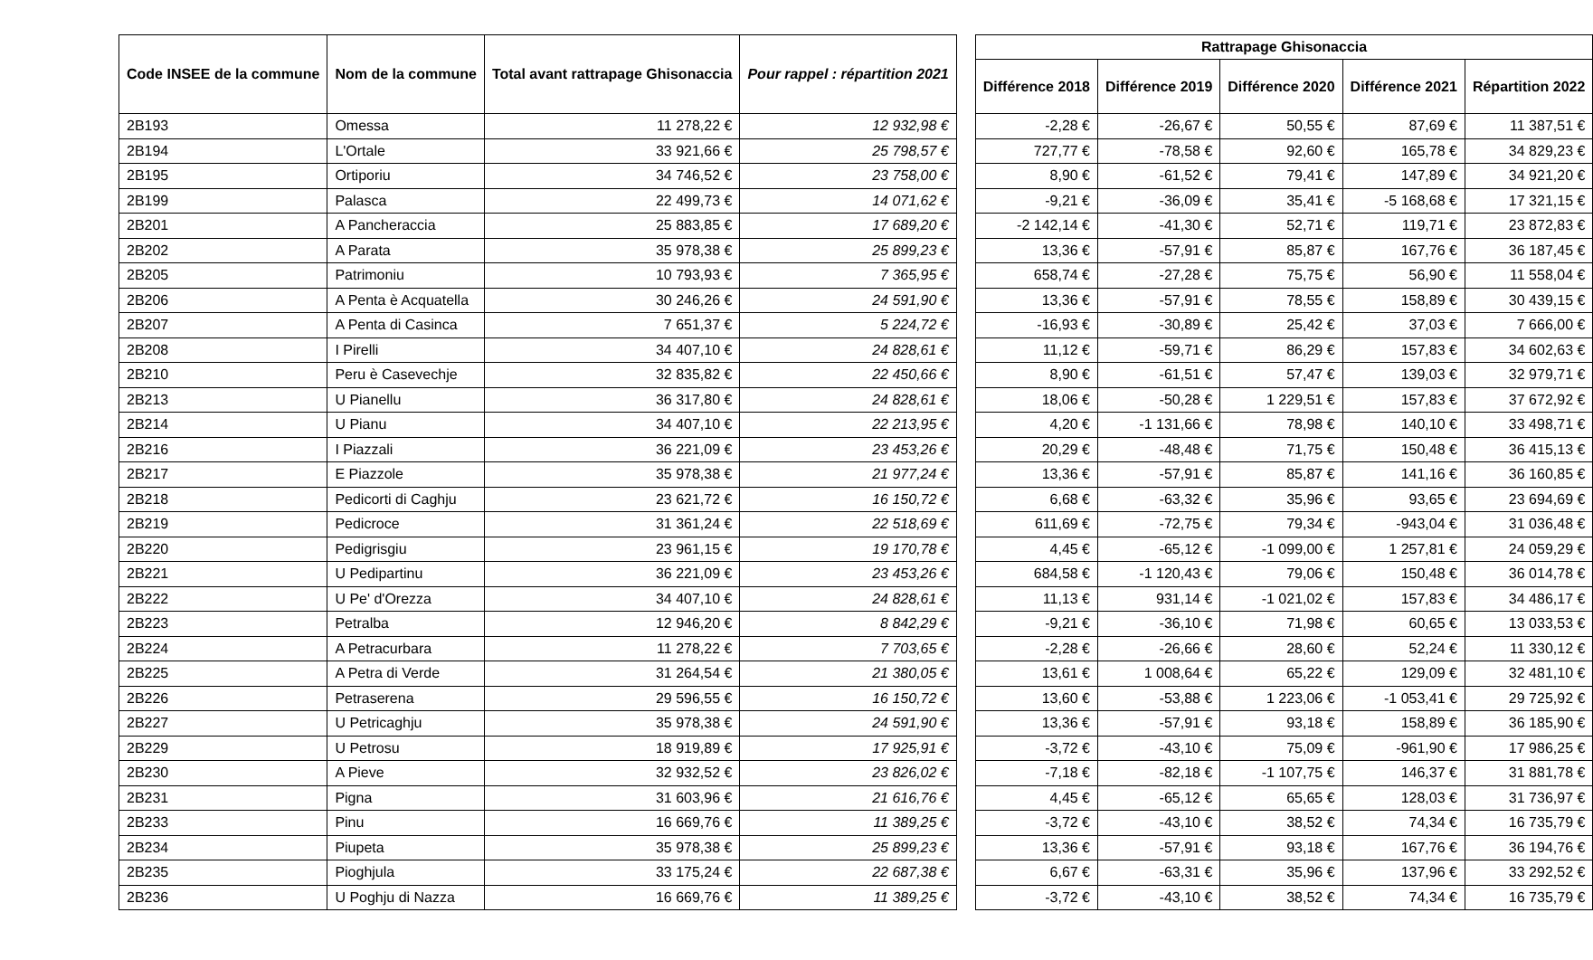| Code INSEE de la commune | Nom de la commune | Total avant rattrapage Ghisonaccia | Pour rappel : répartition 2021 |
| --- | --- | --- | --- |
| 2B193 | Omessa | 11 278,22 € | 12 932,98 € |
| 2B194 | L'Ortale | 33 921,66 € | 25 798,57 € |
| 2B195 | Ortiporiu | 34 746,52 € | 23 758,00 € |
| 2B199 | Palasca | 22 499,73 € | 14 071,62 € |
| 2B201 | A Pancheraccia | 25 883,85 € | 17 689,20 € |
| 2B202 | A Parata | 35 978,38 € | 25 899,23 € |
| 2B205 | Patrimoniu | 10 793,93 € | 7 365,95 € |
| 2B206 | A Penta è Acquatella | 30 246,26 € | 24 591,90 € |
| 2B207 | A Penta di Casinca | 7 651,37 € | 5 224,72 € |
| 2B208 | I Pirelli | 34 407,10 € | 24 828,61 € |
| 2B210 | Peru è Casevechje | 32 835,82 € | 22 450,66 € |
| 2B213 | U Pianellu | 36 317,80 € | 24 828,61 € |
| 2B214 | U Pianu | 34 407,10 € | 22 213,95 € |
| 2B216 | I Piazzali | 36 221,09 € | 23 453,26 € |
| 2B217 | E Piazzole | 35 978,38 € | 21 977,24 € |
| 2B218 | Pedicorti di Caghju | 23 621,72 € | 16 150,72 € |
| 2B219 | Pedicroce | 31 361,24 € | 22 518,69 € |
| 2B220 | Pedigrisgiu | 23 961,15 € | 19 170,78 € |
| 2B221 | U Pedipartinu | 36 221,09 € | 23 453,26 € |
| 2B222 | U Pe' d'Orezza | 34 407,10 € | 24 828,61 € |
| 2B223 | Petralba | 12 946,20 € | 8 842,29 € |
| 2B224 | A Petracurbara | 11 278,22 € | 7 703,65 € |
| 2B225 | A Petra di Verde | 31 264,54 € | 21 380,05 € |
| 2B226 | Petraserena | 29 596,55 € | 16 150,72 € |
| 2B227 | U Petricaghju | 35 978,38 € | 24 591,90 € |
| 2B229 | U Petrosu | 18 919,89 € | 17 925,91 € |
| 2B230 | A Pieve | 32 932,52 € | 23 826,02 € |
| 2B231 | Pigna | 31 603,96 € | 21 616,76 € |
| 2B233 | Pinu | 16 669,76 € | 11 389,25 € |
| 2B234 | Piupeta | 35 978,38 € | 25 899,23 € |
| 2B235 | Pioghjula | 33 175,24 € | 22 687,38 € |
| 2B236 | U Poghju di Nazza | 16 669,76 € | 11 389,25 € |
| Rattrapage Ghisonaccia | | | | |
| --- | --- | --- | --- | --- |
| Différence 2018 | Différence 2019 | Différence 2020 | Différence 2021 | Répartition 2022 |
| -2,28 € | -26,67 € | 50,55 € | 87,69 € | 11 387,51 € |
| 727,77 € | -78,58 € | 92,60 € | 165,78 € | 34 829,23 € |
| 8,90 € | -61,52 € | 79,41 € | 147,89 € | 34 921,20 € |
| -9,21 € | -36,09 € | 35,41 € | -5 168,68 € | 17 321,15 € |
| -2 142,14 € | -41,30 € | 52,71 € | 119,71 € | 23 872,83 € |
| 13,36 € | -57,91 € | 85,87 € | 167,76 € | 36 187,45 € |
| 658,74 € | -27,28 € | 75,75 € | 56,90 € | 11 558,04 € |
| 13,36 € | -57,91 € | 78,55 € | 158,89 € | 30 439,15 € |
| -16,93 € | -30,89 € | 25,42 € | 37,03 € | 7 666,00 € |
| 11,12 € | -59,71 € | 86,29 € | 157,83 € | 34 602,63 € |
| 8,90 € | -61,51 € | 57,47 € | 139,03 € | 32 979,71 € |
| 18,06 € | -50,28 € | 1 229,51 € | 157,83 € | 37 672,92 € |
| 4,20 € | -1 131,66 € | 78,98 € | 140,10 € | 33 498,71 € |
| 20,29 € | -48,48 € | 71,75 € | 150,48 € | 36 415,13 € |
| 13,36 € | -57,91 € | 85,87 € | 141,16 € | 36 160,85 € |
| 6,68 € | -63,32 € | 35,96 € | 93,65 € | 23 694,69 € |
| 611,69 € | -72,75 € | 79,34 € | -943,04 € | 31 036,48 € |
| 4,45 € | -65,12 € | -1 099,00 € | 1 257,81 € | 24 059,29 € |
| 684,58 € | -1 120,43 € | 79,06 € | 150,48 € | 36 014,78 € |
| 11,13 € | 931,14 € | -1 021,02 € | 157,83 € | 34 486,17 € |
| -9,21 € | -36,10 € | 71,98 € | 60,65 € | 13 033,53 € |
| -2,28 € | -26,66 € | 28,60 € | 52,24 € | 11 330,12 € |
| 13,61 € | 1 008,64 € | 65,22 € | 129,09 € | 32 481,10 € |
| 13,60 € | -53,88 € | 1 223,06 € | -1 053,41 € | 29 725,92 € |
| 13,36 € | -57,91 € | 93,18 € | 158,89 € | 36 185,90 € |
| -3,72 € | -43,10 € | 75,09 € | -961,90 € | 17 986,25 € |
| -7,18 € | -82,18 € | -1 107,75 € | 146,37 € | 31 881,78 € |
| 4,45 € | -65,12 € | 65,65 € | 128,03 € | 31 736,97 € |
| -3,72 € | -43,10 € | 38,52 € | 74,34 € | 16 735,79 € |
| 13,36 € | -57,91 € | 93,18 € | 167,76 € | 36 194,76 € |
| 6,67 € | -63,31 € | 35,96 € | 137,96 € | 33 292,52 € |
| -3,72 € | -43,10 € | 38,52 € | 74,34 € | 16 735,79 € |